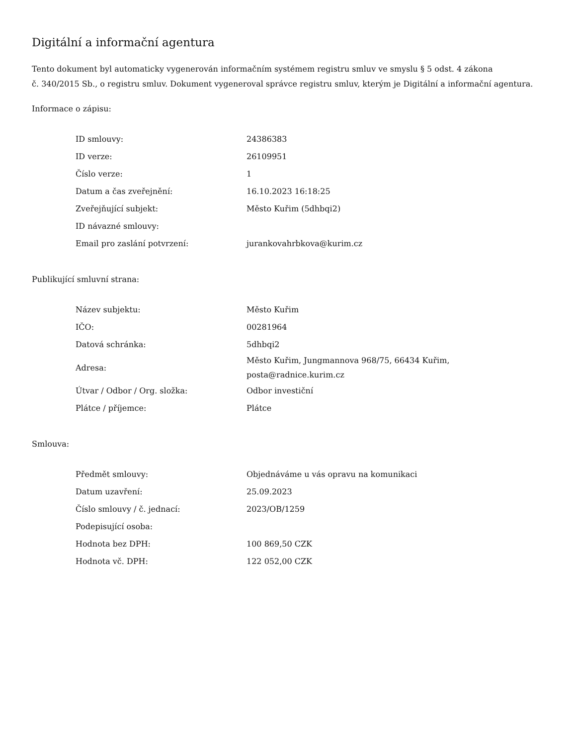Digitální a informační agentura
Tento dokument byl automaticky vygenerován informačním systémem registru smluv ve smyslu § 5 odst. 4 zákona
č. 340/2015 Sb., o registru smluv. Dokument vygeneroval správce registru smluv, kterým je Digitální a informační agentura.
Informace o zápisu:
| ID smlouvy: | 24386383 |
| ID verze: | 26109951 |
| Číslo verze: | 1 |
| Datum a čas zveřejnění: | 16.10.2023 16:18:25 |
| Zveřejňující subjekt: | Město Kuřim (5dhbqi2) |
| ID návazné smlouvy: | |
| Email pro zaslání potvrzení: | jurankovahrbkova@kurim.cz |
Publikující smluvní strana:
| Název subjektu: | Město Kuřim |
| IČO: | 00281964 |
| Datová schránka: | 5dhbqi2 |
| Adresa: | Město Kuřim, Jungmannova 968/75, 66434 Kuřim, posta@radnice.kurim.cz |
| Útvar / Odbor / Org. složka: | Odbor investiční |
| Plátce / příjemce: | Plátce |
Smlouva:
| Předmět smlouvy: | Objednáváme u vás opravu na komunikaci |
| Datum uzavření: | 25.09.2023 |
| Číslo smlouvy / č. jednací: | 2023/OB/1259 |
| Podepisující osoba: | |
| Hodnota bez DPH: | 100 869,50 CZK |
| Hodnota vč. DPH: | 122 052,00 CZK |